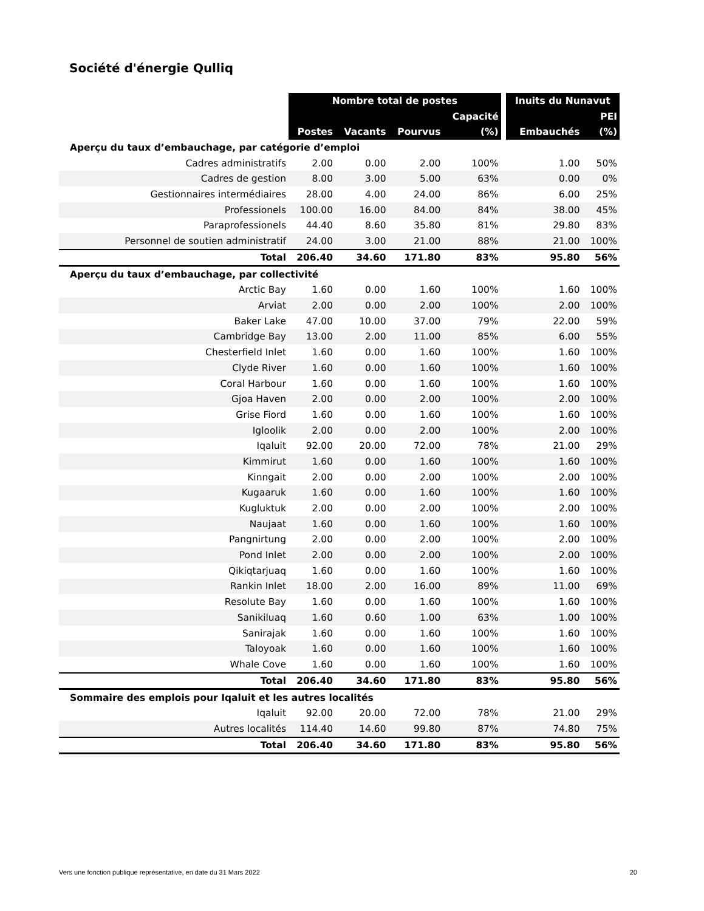Société d'énergie Qulliq
| | Nombre total de postes | | | | | Inuits du Nunavut | |
| | | | | Capacité | | | PEI |
| | Postes | Vacants | Pourvus | (%) | | Embauchés | (%) |
| Aperçu du taux d’embauchage, par catégorie d’emploi | | | | | | | |
| Cadres administratifs | 2.00 | 0.00 | 2.00 | 100% | | 1.00 | 50% |
| Cadres de gestion | 8.00 | 3.00 | 5.00 | 63% | | 0.00 | 0% |
| Gestionnaires intermédiaires | 28.00 | 4.00 | 24.00 | 86% | | 6.00 | 25% |
| Professionels | 100.00 | 16.00 | 84.00 | 84% | | 38.00 | 45% |
| Paraprofessionels | 44.40 | 8.60 | 35.80 | 81% | | 29.80 | 83% |
| Personnel de soutien administratif | 24.00 | 3.00 | 21.00 | 88% | | 21.00 | 100% |
| Total | 206.40 | 34.60 | 171.80 | 83% | | 95.80 | 56% |
| Aperçu du taux d’embauchage, par collectivité | | | | | | | |
| Arctic Bay | 1.60 | 0.00 | 1.60 | 100% | | 1.60 | 100% |
| Arviat | 2.00 | 0.00 | 2.00 | 100% | | 2.00 | 100% |
| Baker Lake | 47.00 | 10.00 | 37.00 | 79% | | 22.00 | 59% |
| Cambridge Bay | 13.00 | 2.00 | 11.00 | 85% | | 6.00 | 55% |
| Chesterfield Inlet | 1.60 | 0.00 | 1.60 | 100% | | 1.60 | 100% |
| Clyde River | 1.60 | 0.00 | 1.60 | 100% | | 1.60 | 100% |
| Coral Harbour | 1.60 | 0.00 | 1.60 | 100% | | 1.60 | 100% |
| Gjoa Haven | 2.00 | 0.00 | 2.00 | 100% | | 2.00 | 100% |
| Grise Fiord | 1.60 | 0.00 | 1.60 | 100% | | 1.60 | 100% |
| Igloolik | 2.00 | 0.00 | 2.00 | 100% | | 2.00 | 100% |
| Iqaluit | 92.00 | 20.00 | 72.00 | 78% | | 21.00 | 29% |
| Kimmirut | 1.60 | 0.00 | 1.60 | 100% | | 1.60 | 100% |
| Kinngait | 2.00 | 0.00 | 2.00 | 100% | | 2.00 | 100% |
| Kugaaruk | 1.60 | 0.00 | 1.60 | 100% | | 1.60 | 100% |
| Kugluktuk | 2.00 | 0.00 | 2.00 | 100% | | 2.00 | 100% |
| Naujaat | 1.60 | 0.00 | 1.60 | 100% | | 1.60 | 100% |
| Pangnirtung | 2.00 | 0.00 | 2.00 | 100% | | 2.00 | 100% |
| Pond Inlet | 2.00 | 0.00 | 2.00 | 100% | | 2.00 | 100% |
| Qikiqtarjuaq | 1.60 | 0.00 | 1.60 | 100% | | 1.60 | 100% |
| Rankin Inlet | 18.00 | 2.00 | 16.00 | 89% | | 11.00 | 69% |
| Resolute Bay | 1.60 | 0.00 | 1.60 | 100% | | 1.60 | 100% |
| Sanikiluaq | 1.60 | 0.60 | 1.00 | 63% | | 1.00 | 100% |
| Sanirajak | 1.60 | 0.00 | 1.60 | 100% | | 1.60 | 100% |
| Taloyoak | 1.60 | 0.00 | 1.60 | 100% | | 1.60 | 100% |
| Whale Cove | 1.60 | 0.00 | 1.60 | 100% | | 1.60 | 100% |
| Total | 206.40 | 34.60 | 171.80 | 83% | | 95.80 | 56% |
| Sommaire des emplois pour Iqaluit et les autres localités | | | | | | | |
| Iqaluit | 92.00 | 20.00 | 72.00 | 78% | | 21.00 | 29% |
| Autres localités | 114.40 | 14.60 | 99.80 | 87% | | 74.80 | 75% |
| Total | 206.40 | 34.60 | 171.80 | 83% | | 95.80 | 56% |
Vers une fonction publique représentative, en date du 31 Mars 2022 20